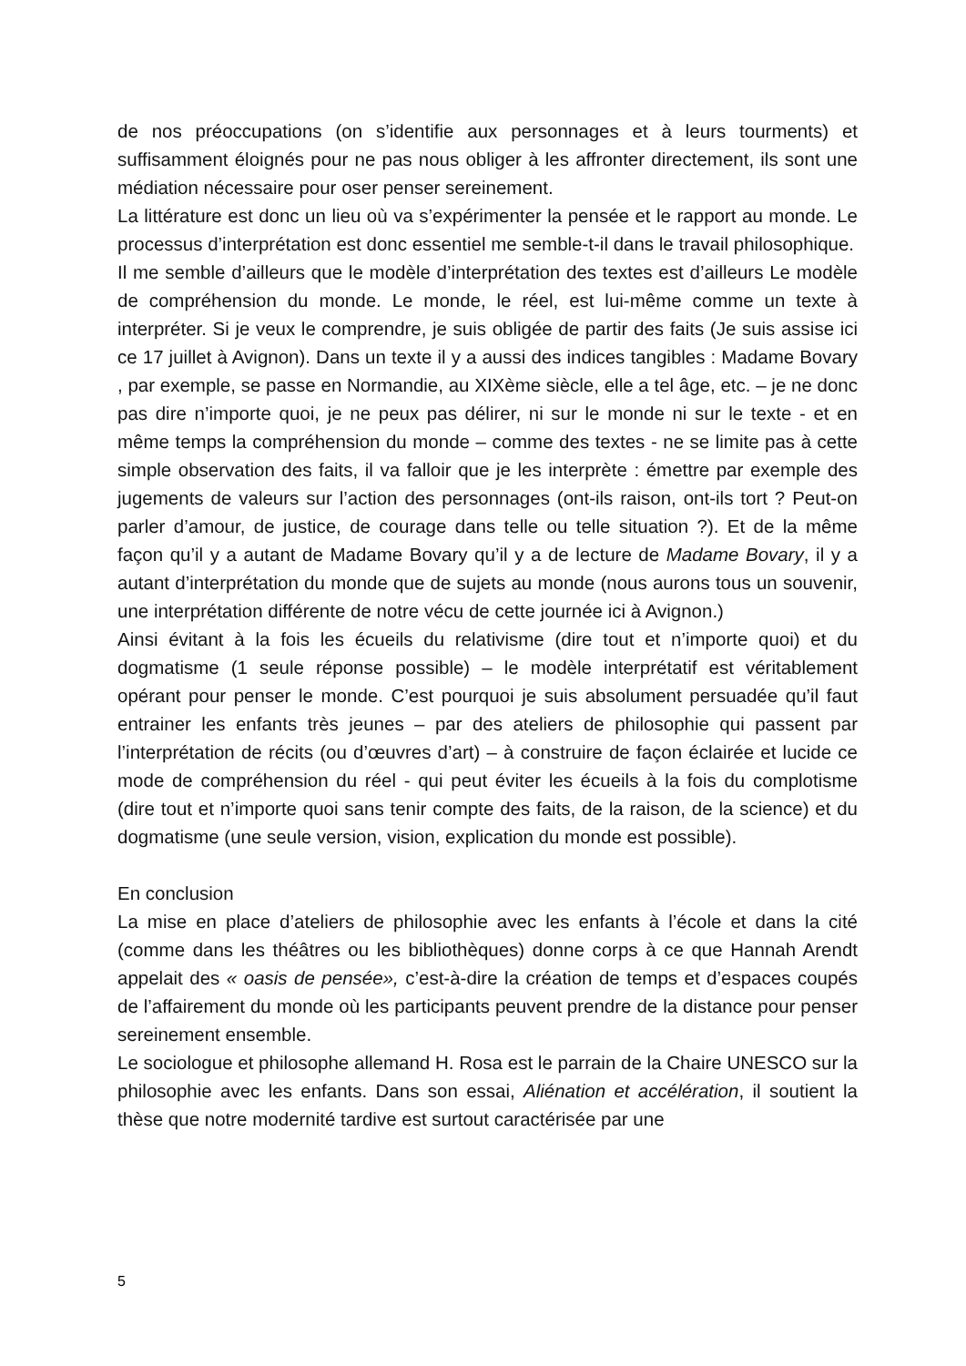de nos préoccupations (on s’identifie aux personnages et à leurs tourments) et suffisamment éloignés pour ne pas nous obliger à les affronter directement, ils sont une médiation nécessaire pour oser penser sereinement.
La littérature est donc un lieu où va s’expérimenter la pensée et le rapport au monde. Le processus d’interprétation est donc essentiel me semble-t-il dans le travail philosophique.
Il me semble d’ailleurs que le modèle d’interprétation des textes est d’ailleurs Le modèle de compréhension du monde. Le monde, le réel, est lui-même comme un texte à interpréter. Si je veux le comprendre, je suis obligée de partir des faits (Je suis assise ici ce 17 juillet à Avignon). Dans un texte il y a aussi des indices tangibles : Madame Bovary , par exemple, se passe en Normandie, au XIXème siècle, elle a tel âge, etc. – je ne donc pas dire n’importe quoi, je ne peux pas délirer, ni sur le monde ni sur le texte - et en même temps la compréhension du monde – comme des textes - ne se limite pas à cette simple observation des faits, il va falloir que je les interprète : émettre par exemple des jugements de valeurs sur l’action des personnages (ont-ils raison, ont-ils tort ? Peut-on parler d’amour, de justice, de courage dans telle ou telle situation ?). Et de la même façon qu’il y a autant de Madame Bovary qu’il y a de lecture de Madame Bovary, il y a autant d’interprétation du monde que de sujets au monde (nous aurons tous un souvenir, une interprétation différente de notre vécu de cette journée ici à Avignon.)
Ainsi évitant à la fois les écueils du relativisme (dire tout et n’importe quoi) et du dogmatisme (1 seule réponse possible) – le modèle interprétatif est véritablement opérant pour penser le monde. C’est pourquoi je suis absolument persuadée qu’il faut entrainer les enfants très jeunes – par des ateliers de philosophie qui passent par l’interprétation de récits (ou d’œuvres d’art) – à construire de façon éclairée et lucide ce mode de compréhension du réel - qui peut éviter les écueils à la fois du complotisme (dire tout et n’importe quoi sans tenir compte des faits, de la raison, de la science) et du dogmatisme (une seule version, vision, explication du monde est possible).
En conclusion
La mise en place d’ateliers de philosophie avec les enfants à l’école et dans la cité (comme dans les théâtres ou les bibliothèques) donne corps à ce que Hannah Arendt appelait des « oasis de pensée», c’est-à-dire la création de temps et d’espaces coupés de l’affairement du monde où les participants peuvent prendre de la distance pour penser sereinement ensemble.
Le sociologue et philosophe allemand H. Rosa est le parrain de la Chaire UNESCO sur la philosophie avec les enfants. Dans son essai, Aliénation et accélération, il soutient la thèse que notre modernité tardive est surtout caractérisée par une
5